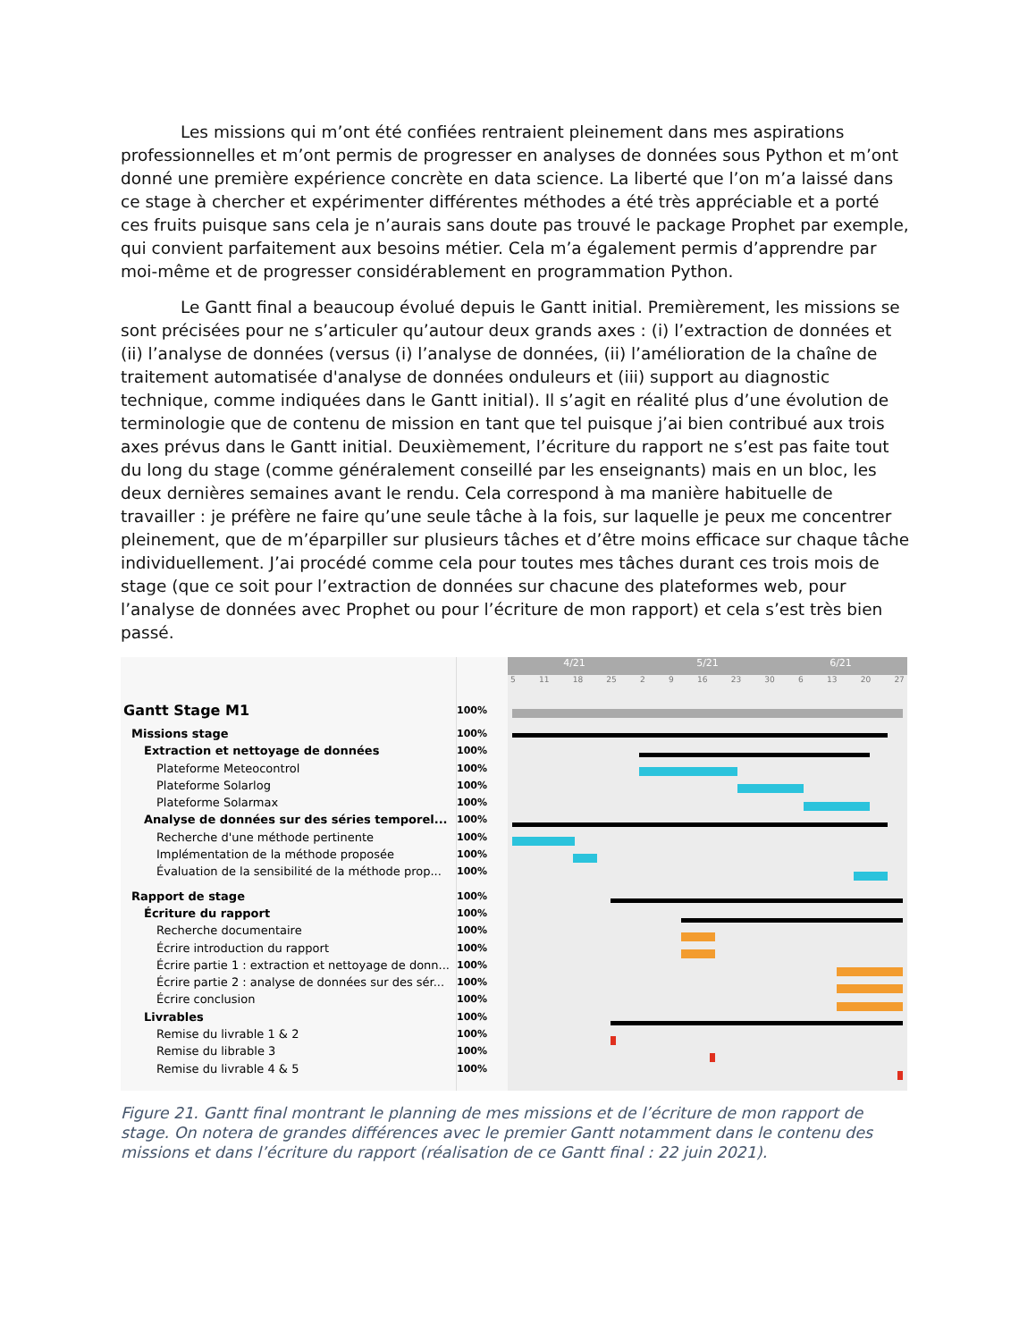Les missions qui m’ont été confiées rentraient pleinement dans mes aspirations professionnelles et m’ont permis de progresser en analyses de données sous Python et m’ont donné une première expérience concrète en data science. La liberté que l’on m’a laissé dans ce stage à chercher et expérimenter différentes méthodes a été très appréciable et a porté ces fruits puisque sans cela je n’aurais sans doute pas trouvé le package Prophet par exemple, qui convient parfaitement aux besoins métier. Cela m’a également permis d’apprendre par moi-même et de progresser considérablement en programmation Python.
Le Gantt final a beaucoup évolué depuis le Gantt initial. Premièrement, les missions se sont précisées pour ne s’articuler qu’autour deux grands axes : (i) l’extraction de données et (ii) l’analyse de données (versus (i) l’analyse de données, (ii) l’amélioration de la chaîne de traitement automatisée d'analyse de données onduleurs et (iii) support au diagnostic technique, comme indiquées dans le Gantt initial). Il s’agit en réalité plus d’une évolution de terminologie que de contenu de mission en tant que tel puisque j’ai bien contribué aux trois axes prévus dans le Gantt initial. Deuxièmement, l’écriture du rapport ne s’est pas faite tout du long du stage (comme généralement conseillé par les enseignants) mais en un bloc, les deux dernières semaines avant le rendu. Cela correspond à ma manière habituelle de travailler : je préfère ne faire qu’une seule tâche à la fois, sur laquelle je peux me concentrer pleinement, que de m’éparpiller sur plusieurs tâches et d’être moins efficace sur chaque tâche individuellement. J’ai procédé comme cela pour toutes mes tâches durant ces trois mois de stage (que ce soit pour l’extraction de données sur chacune des plateformes web, pour l’analyse de données avec Prophet ou pour l’écriture de mon rapport) et cela s’est très bien passé.
Gantt Stage M1
Missions stage
Extraction et nettoyage de données
Plateforme Meteocontrol
Plateforme Solarlog
Plateforme Solarmax
Analyse de données sur des séries temporel...
Recherche d'une méthode pertinente
Implémentation de la méthode proposée
Évaluation de la sensibilité de la méthode prop...
Rapport de stage
Écriture du rapport
Recherche documentaire
Écrire introduction du rapport
Écrire partie 1 : extraction et nettoyage de donn...
Écrire partie 2 : analyse de données sur des sér...
Écrire conclusion
Livrables
Remise du livrable 1 & 2
Remise du librable 3
Remise du livrable 4 & 5
100%
100%
100%
100%
100%
100%
100%
100%
100%
100%
100%
100%
100%
100%
100%
100%
100%
100%
100%
100%
100%
4/21 5/21 6/21
5 11 18 25 2 9 16 23 30 6 13 20 27
Figure 21. Gantt final montrant le planning de mes missions et de l’écriture de mon rapport de stage. On notera de grandes différences avec le premier Gantt notamment dans le contenu des missions et dans l’écriture du rapport (réalisation de ce Gantt final : 22 juin 2021).